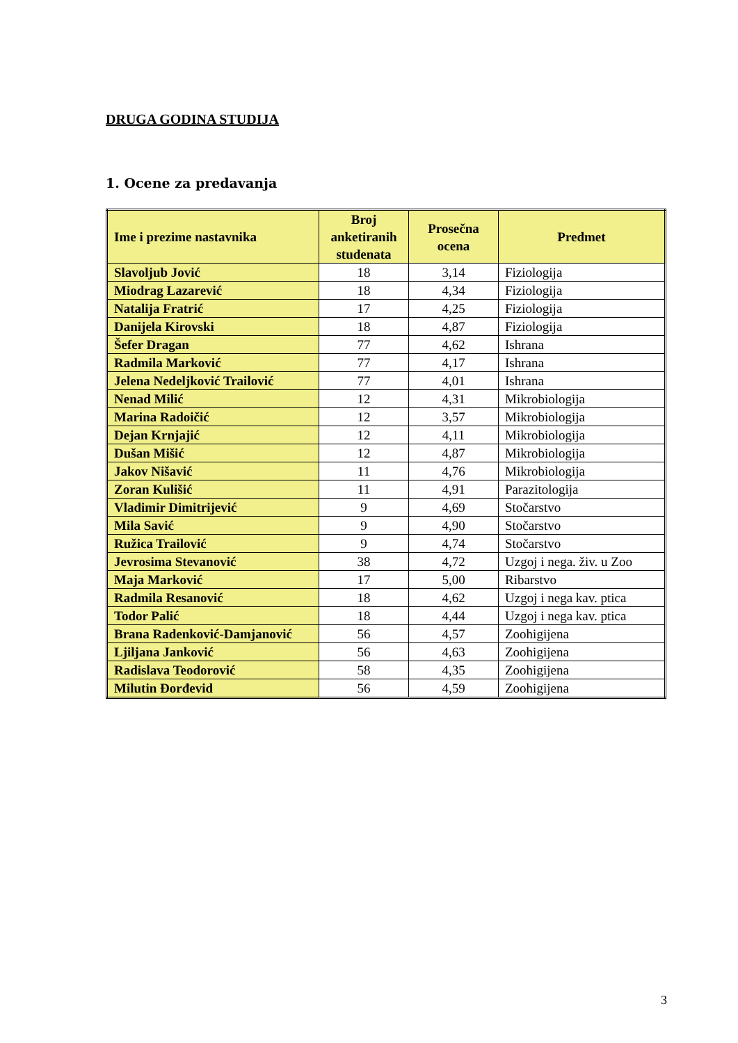DRUGA GODINA STUDIJA
1. Ocene za predavanja
| Ime i prezime nastavnika | Broj anketiranih studenata | Prosečna ocena | Predmet |
| --- | --- | --- | --- |
| Slavoljub Jović | 18 | 3,14 | Fiziologija |
| Miodrag Lazarević | 18 | 4,34 | Fiziologija |
| Natalija Fratrić | 17 | 4,25 | Fiziologija |
| Danijela Kirovski | 18 | 4,87 | Fiziologija |
| Šefer Dragan | 77 | 4,62 | Ishrana |
| Radmila Marković | 77 | 4,17 | Ishrana |
| Jelena Nedeljković Trailović | 77 | 4,01 | Ishrana |
| Nenad Milić | 12 | 4,31 | Mikrobiologija |
| Marina Radoičić | 12 | 3,57 | Mikrobiologija |
| Dejan Krnjajić | 12 | 4,11 | Mikrobiologija |
| Dušan Mišić | 12 | 4,87 | Mikrobiologija |
| Jakov Nišavić | 11 | 4,76 | Mikrobiologija |
| Zoran Kulišić | 11 | 4,91 | Parazitologija |
| Vladimir Dimitrijević | 9 | 4,69 | Stočarstvo |
| Mila Savić | 9 | 4,90 | Stočarstvo |
| Ružica Trailović | 9 | 4,74 | Stočarstvo |
| Jevrosima Stevanović | 38 | 4,72 | Uzgoj i nega. živ. u Zoo |
| Maja Marković | 17 | 5,00 | Ribarstvo |
| Radmila Resanović | 18 | 4,62 | Uzgoj i nega kav. ptica |
| Todor Palić | 18 | 4,44 | Uzgoj i nega kav. ptica |
| Brana Radenković-Damjanović | 56 | 4,57 | Zoohigijena |
| Ljiljana Janković | 56 | 4,63 | Zoohigijena |
| Radislava Teodorović | 58 | 4,35 | Zoohigijena |
| Milutin Đorđevid | 56 | 4,59 | Zoohigijena |
3